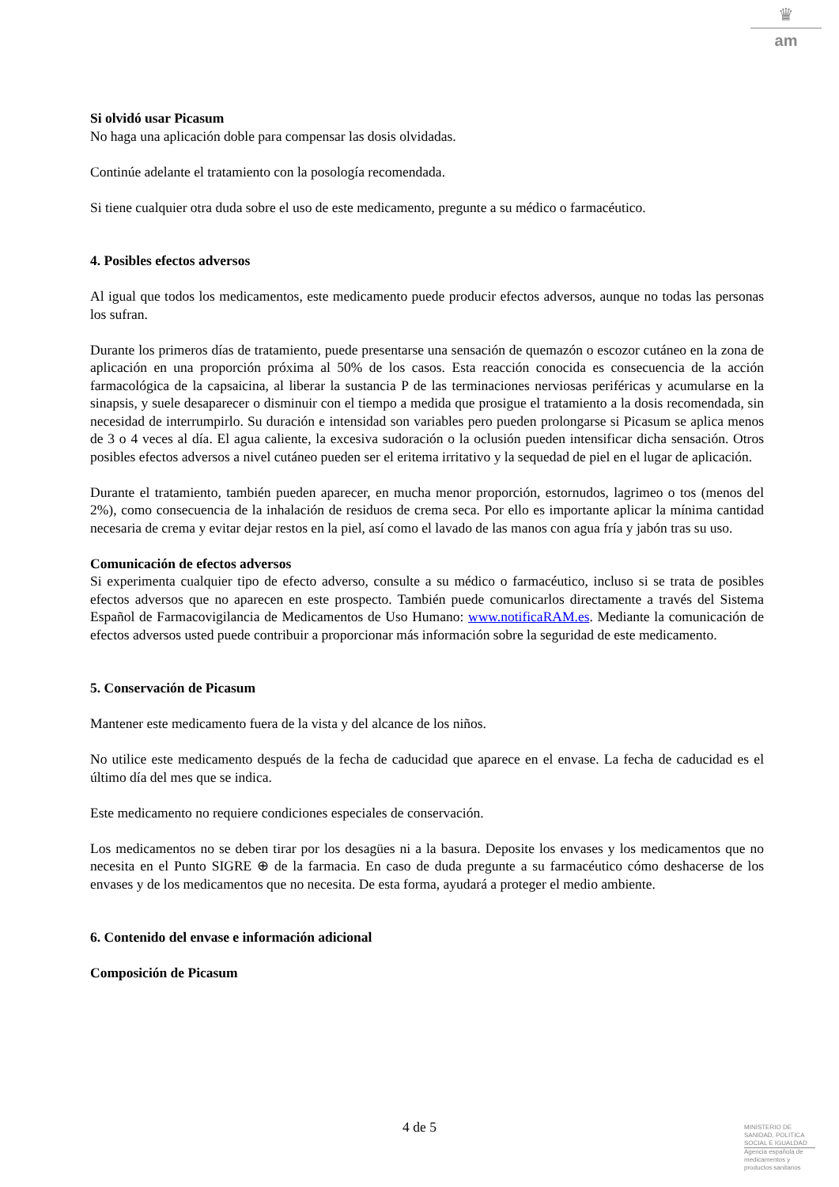♛
am
Si olvidó usar Picasum
No haga una aplicación doble para compensar las dosis olvidadas.
Continúe adelante el tratamiento con la posología recomendada.
Si tiene cualquier otra duda sobre el uso de este medicamento, pregunte a su médico o farmacéutico.
4. Posibles efectos adversos
Al igual que todos los medicamentos, este medicamento puede producir efectos adversos, aunque no todas las personas los sufran.
Durante los primeros días de tratamiento, puede presentarse una sensación de quemazón o escozor cutáneo en la zona de aplicación en una proporción próxima al 50% de los casos. Esta reacción conocida es consecuencia de la acción farmacológica de la capsaicina, al liberar la sustancia P de las terminaciones nerviosas periféricas y acumularse en la sinapsis, y suele desaparecer o disminuir con el tiempo a medida que prosigue el tratamiento a la dosis recomendada, sin necesidad de interrumpirlo. Su duración e intensidad son variables pero pueden prolongarse si Picasum se aplica menos de 3 o 4 veces al día. El agua caliente, la excesiva sudoración o la oclusión pueden intensificar dicha sensación. Otros posibles efectos adversos a nivel cutáneo pueden ser el eritema irritativo y la sequedad de piel en el lugar de aplicación.
Durante el tratamiento, también pueden aparecer, en mucha menor proporción, estornudos, lagrimeo o tos (menos del 2%), como consecuencia de la inhalación de residuos de crema seca. Por ello es importante aplicar la mínima cantidad necesaria de crema y evitar dejar restos en la piel, así como el lavado de las manos con agua fría y jabón tras su uso.
Comunicación de efectos adversos
Si experimenta cualquier tipo de efecto adverso, consulte a su médico o farmacéutico, incluso si se trata de posibles efectos adversos que no aparecen en este prospecto. También puede comunicarlos directamente a través del Sistema Español de Farmacovigilancia de Medicamentos de Uso Humano: www.notificaRAM.es. Mediante la comunicación de efectos adversos usted puede contribuir a proporcionar más información sobre la seguridad de este medicamento.
5. Conservación de Picasum
Mantener este medicamento fuera de la vista y del alcance de los niños.
No utilice este medicamento después de la fecha de caducidad que aparece en el envase. La fecha de caducidad es el último día del mes que se indica.
Este medicamento no requiere condiciones especiales de conservación.
Los medicamentos no se deben tirar por los desagües ni a la basura. Deposite los envases y los medicamentos que no necesita en el Punto SIGRE ⊕ de la farmacia. En caso de duda pregunte a su farmacéutico cómo deshacerse de los envases y de los medicamentos que no necesita. De esta forma, ayudará a proteger el medio ambiente.
6. Contenido del envase e información adicional
Composición de Picasum
4 de 5
MINISTERIO DE
SANIDAD, POLITICA
SOCIAL E IGUALDAD
Agencia española de
medicamentos y
productos sanitarios